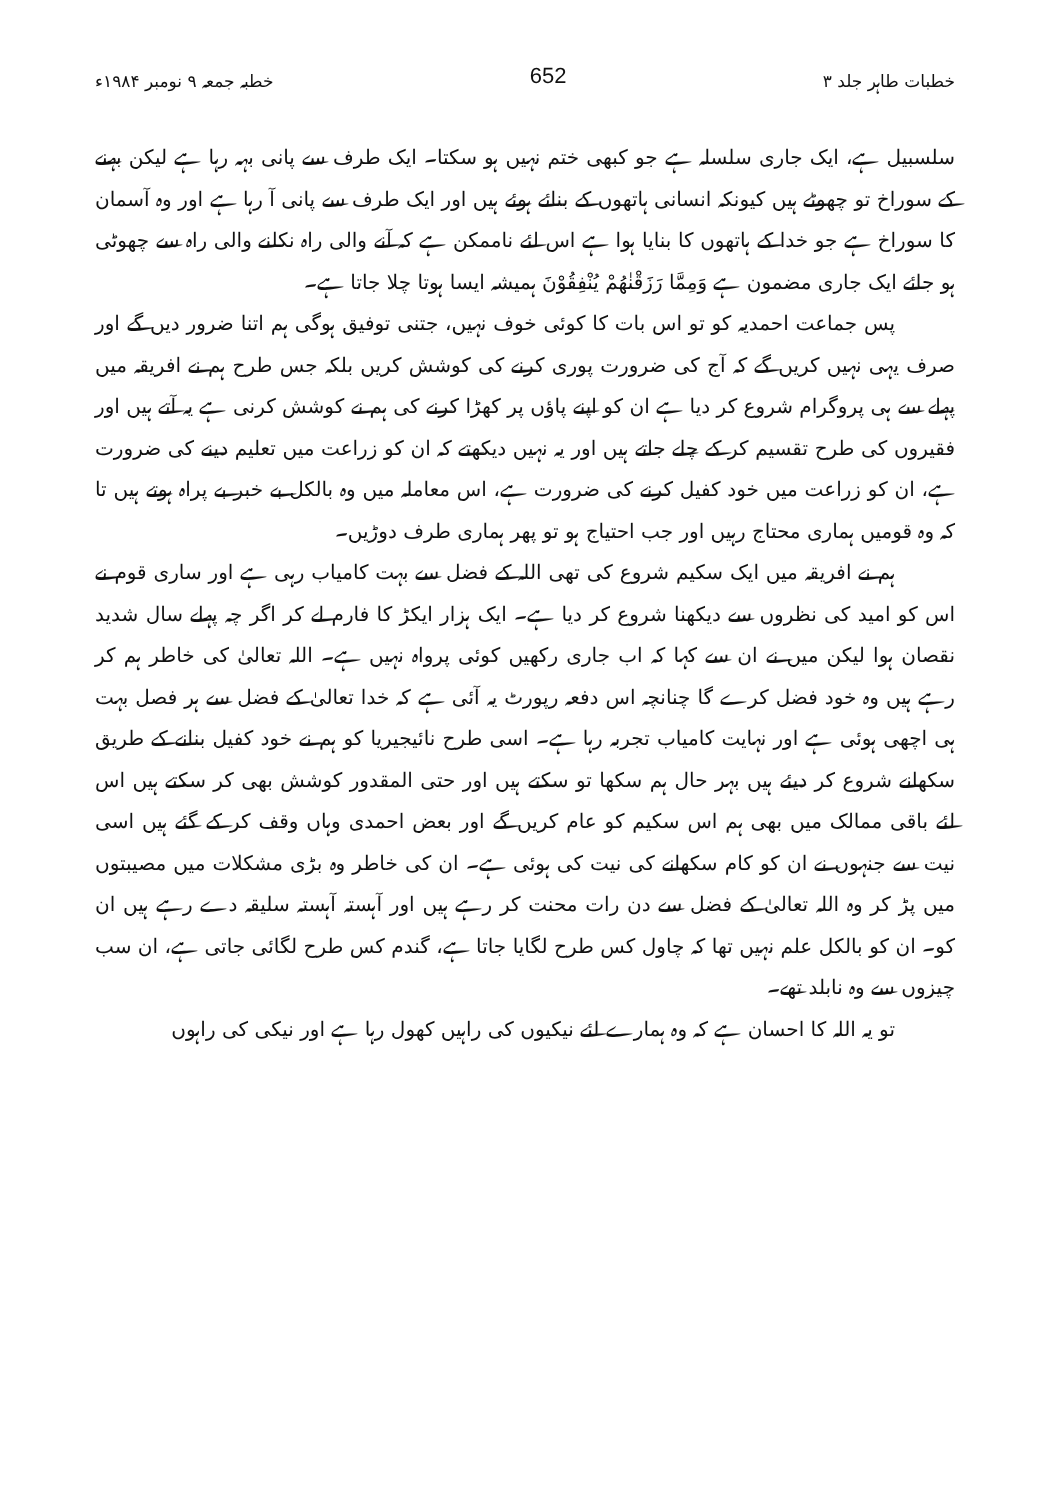خطبات طاہر جلد ۳ 652 خطبہ جمعہ ۹ نومبر ۱۹۸۴ء
سلسبیل ہے، ایک جاری سلسلہ ہے جو کبھی ختم نہیں ہو سکتا۔ ایک طرف سے پانی بہہ رہا ہے لیکن بہنے کے سوراخ تو چھوٹے ہیں کیونکہ انسانی ہاتھوں کے بنائے ہوئے ہیں اور ایک طرف سے پانی آ رہا ہے اور وہ آسمان کا سوراخ ہے جو خدا کے ہاتھوں کا بنایا ہوا ہے اس لئے ناممکن ہے کہ آنے والی راہ نکلنے والی راہ سے چھوٹی ہو جائے ایک جاری مضمون ہے وَمِمَّا رَزَقْنٰهُمْ يُنْفِقُوْنَ ہمیشہ ایسا ہوتا چلا جاتا ہے۔
پس جماعت احمدیہ کو تو اس بات کا کوئی خوف نہیں، جتنی توفیق ہوگی ہم اتنا ضرور دیں گے اور صرف یہی نہیں کریں گے کہ آج کی ضرورت پوری کرنے کی کوشش کریں بلکہ جس طرح ہم نے افریقہ میں پہلے سے ہی پروگرام شروع کر دیا ہے ان کو اپنے پاؤں پر کھڑا کرنے کی ہم نے کوشش کرنی ہے یہ آتے ہیں اور فقیروں کی طرح تقسیم کر کے چلے جاتے ہیں اور یہ نہیں دیکھتے کہ ان کو زراعت میں تعلیم دینے کی ضرورت ہے، ان کو زراعت میں خود کفیل کرنے کی ضرورت ہے، اس معاملہ میں وہ بالکل بے خبر بے پراہ ہوتے ہیں تا کہ وہ قومیں ہماری محتاج رہیں اور جب احتیاج ہو تو پھر ہماری طرف دوڑیں۔
ہم نے افریقہ میں ایک سکیم شروع کی تھی اللہ کے فضل سے بہت کامیاب رہی ہے اور ساری قوم نے اس کو امید کی نظروں سے دیکھنا شروع کر دیا ہے۔ ایک ہزار ایکڑ کا فارم لے کر اگر چہ پہلے سال شدید نقصان ہوا لیکن میں نے ان سے کہا کہ اب جاری رکھیں کوئی پرواہ نہیں ہے۔ اللہ تعالیٰ کی خاطر ہم کر رہے ہیں وہ خود فضل کرے گا چنانچہ اس دفعہ رپورٹ یہ آئی ہے کہ خدا تعالیٰ کے فضل سے ہر فصل بہت ہی اچھی ہوئی ہے اور نہایت کامیاب تجربہ رہا ہے۔ اسی طرح نائیجیریا کو ہم نے خود کفیل بنانے کے طریق سکھانے شروع کر دیئے ہیں بہر حال ہم سکھا تو سکتے ہیں اور حتی المقدور کوشش بھی کر سکتے ہیں اس لئے باقی ممالک میں بھی ہم اس سکیم کو عام کریں گے اور بعض احمدی وہاں وقف کر کے گئے ہیں اسی نیت سے جنہوں نے ان کو کام سکھانے کی نیت کی ہوئی ہے۔ ان کی خاطر وہ بڑی مشکلات میں مصیبتوں میں پڑ کر وہ اللہ تعالیٰ کے فضل سے دن رات محنت کر رہے ہیں اور آہستہ آہستہ سلیقہ دے رہے ہیں ان کو۔ ان کو بالکل علم نہیں تھا کہ چاول کس طرح لگایا جاتا ہے، گندم کس طرح لگائی جاتی ہے، ان سب چیزوں سے وہ نابلد تھے۔
تو یہ اللہ کا احسان ہے کہ وہ ہمارے لئے نیکیوں کی راہیں کھول رہا ہے اور نیکی کی راہوں